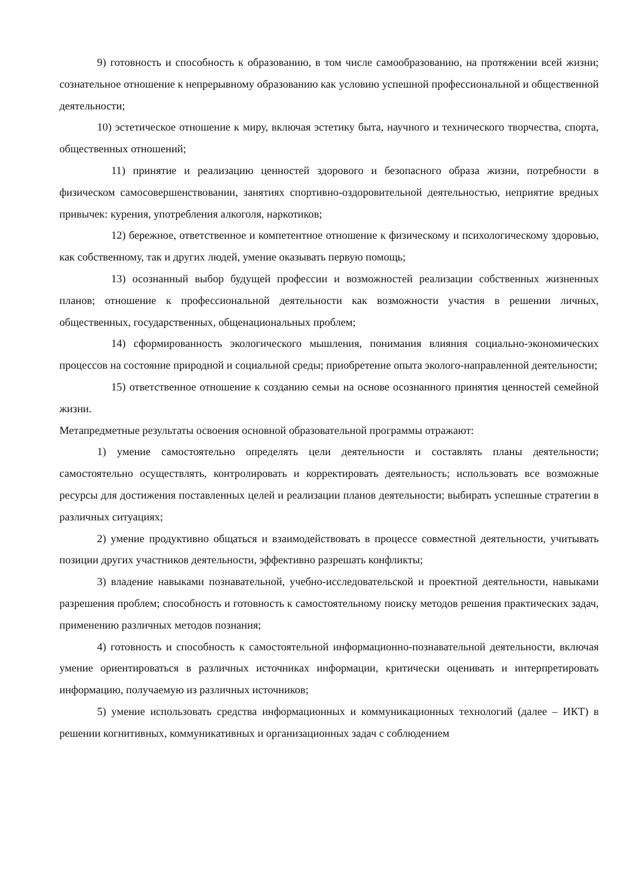9) готовность и способность к образованию, в том числе самообразованию, на протяжении всей жизни; сознательное отношение к непрерывному образованию как условию успешной профессиональной и общественной деятельности;
10) эстетическое отношение к миру, включая эстетику быта, научного и технического творчества, спорта, общественных отношений;
11) принятие и реализацию ценностей здорового и безопасного образа жизни, потребности в физическом самосовершенствовании, занятиях спортивно-оздоровительной деятельностью, неприятие вредных привычек: курения, употребления алкоголя, наркотиков;
12) бережное, ответственное и компетентное отношение к физическому и психологическому здоровью, как собственному, так и других людей, умение оказывать первую помощь;
13) осознанный выбор будущей профессии и возможностей реализации собственных жизненных планов; отношение к профессиональной деятельности как возможности участия в решении личных, общественных, государственных, общенациональных проблем;
14) сформированность экологического мышления, понимания влияния социально-экономических процессов на состояние природной и социальной среды; приобретение опыта эколого-направленной деятельности;
15) ответственное отношение к созданию семьи на основе осознанного принятия ценностей семейной жизни.
Метапредметные результаты освоения основной образовательной программы отражают:
1) умение самостоятельно определять цели деятельности и составлять планы деятельности; самостоятельно осуществлять, контролировать и корректировать деятельность; использовать все возможные ресурсы для достижения поставленных целей и реализации планов деятельности; выбирать успешные стратегии в различных ситуациях;
2) умение продуктивно общаться и взаимодействовать в процессе совместной деятельности, учитывать позиции других участников деятельности, эффективно разрешать конфликты;
3) владение навыками познавательной, учебно-исследовательской и проектной деятельности, навыками разрешения проблем; способность и готовность к самостоятельному поиску методов решения практических задач, применению различных методов познания;
4) готовность и способность к самостоятельной информационно-познавательной деятельности, включая умение ориентироваться в различных источниках информации, критически оценивать и интерпретировать информацию, получаемую из различных источников;
5) умение использовать средства информационных и коммуникационных технологий (далее – ИКТ) в решении когнитивных, коммуникативных и организационных задач с соблюдением